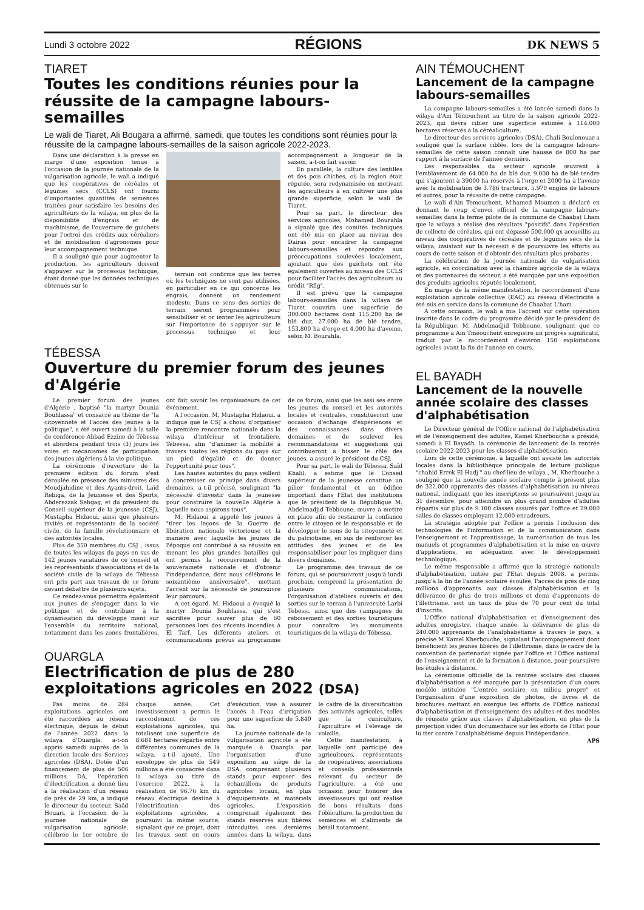Lundi 3 octobre 2022 RÉGIONS DK NEWS 5
TIARET
Toutes les conditions réunies pour la réussite de la campagne labours-semailles
Le wali de Tiaret, Ali Bougara a affirmé, samedi, que toutes les conditions sont réunies pour la réussite de la campagne labours-semailles de la saison agricole 2022-2023.
Dans une déclaration à la presse en marge d'une exposition tenue à l'occasion de la journée nationale de la vulgarisation agricole, le wali a indiqué que les coopératives de céréales et légumes secs (CCLS) ont fourni d'importantes quantités de semences traitées pour satisfaire les besoins des agriculteurs de la wilaya, en plus de la disponibilité d'engrais et de machinisme, de l'ouverture de guichets pour l'octroi des crédits aux céréaliers et de mobilisation d'agronomes pour leur accompagnement technique.
Il a souligné que pour augmenter la production, les agriculteurs doivent s'appuyer sur le processus technique, étant donné que les données techniques obtenues sur le
terrain ont confirmé que les terres où les techniques ne sont pas utilisées, en particulier en ce qui concerne les engrais, donnent un rendement modeste. Dans ce sens des sorties de terrain seront programmées pour sensibiliser et or ienter les agriculteurs sur l'importance de s'appuyer sur le processus technique et leur accompagnement à longueur de la saison, a-t-on fait savoir.
En parallèle, la culture des lentilles et des pois chiches, où la région était réputée, sera redynamisée en motivant les agriculteurs à en cultiver une plus grande superficie, selon le wali de Tiaret.
Pour sa part, le directeur des services agricoles, Mohamed Bourahla a signalé que des comités techniques ont été mis en place au niveau des Dairas pour encadrer la campagne labours-semailles et répondre aux préoccupations soulevées localement, ajoutant que des guichets ont été également ouvertes au niveau des CCLS pour faciliter l'accès des agriculteurs au crédit "Rfig".
Il est prévu que la campagne labours-semailles dans la wilaya de Tiaret couvrira une superficie de 300.000 hectares dont 115.200 ha de blé dur, 27.000 ha de blé tendre, 153.800 ha d'orge et 4.000 ha d'avoine, selon M. Bourahla.
TÉBESSA
Ouverture du premier forum des jeunes d'Algérie
Le premier forum des jeunes d'Algérie , baptisé "la martyr Dounia Bouhlassa" et consacré au thème de "la citoyenneté et l'accès des jeunes à la politique", a été ouvert samedi à la salle de conférence Abbad Ezzine de Tébessa et abordera pendant trois (3) jours les voies et mécanismes de participation des jeunes algériens à la vie politique.
La cérémonie d'ouverture de la première édition du forum s'est déroulée en présence des ministres des Moudjahidine et des Ayants-droit, Laïd Rebiga, de la Jeunesse et des Sports, Abderezzak Sebgag, et du président du Conseil supérieur de la jeunesse (CSJ), Mustapha Hidaoui, ainsi que plusieurs invités et représentants de la société civile, de la famille révolutionnaire et des autorités locales.
Plus de 350 membres du CSJ , issus de toutes les wilayas du pays en sus de 142 jeunes vacataires de ce conseil et les représentants d'associations et de la société civile de la wilaya de Tébessa ont pris part aux travaux de ce forum devant débattre de plusieurs sujets.
Ce rendez-vous permettra également aux jeunes de s'engager dans la vie politique et de contribuer à la dynamisation du développe ment sur l'ensemble du territoire national, notamment dans les zones frontalières, ont fait savoir les organisateurs de cet événement.
A l'occasion, M. Mustapha Hidaoui, a indiqué que le CSJ a choisi d'organiser la première rencontre nationale dans la wilaya d'intérieur et frontalière, Tébessa, afin "d'animer la mobilité à travers toutes les régions du pays sur un pied d'égalité et de donner l'opportunité pour tous".
Les hautes autorités du pays veillent à concrétiser ce principe dans divers domaines, a-t-il précisé, soulignant "la nécessité d'investir dans la jeunesse pour construire la nouvelle Algérie à laquelle nous aspirons tous".
M. Hidaoui a appelé les jeunes à "tirer les leçons de la Guerre de libération nationale victorieuse et la manière avec laquelle les jeunes de l'époque ont contribué à sa réussite en menant les plus grandes batailles qui ont permis la recouvrement de la souveraineté nationale et d'obtenir l'indépendance, dont nous célébrons le soixantième anniversaire", mettant l'accent sur la nécessité de poursuivre leur parcours.
A cet égard, M. Hidaoui a évoqué la martyr Dounia Bouhlassa, qui s'est sacrifiée pour sauver plus de 60 personnes lors des récents incendies à El Tarf. Les différents ateliers et communications prévus au programme de ce forum, ainsi que les assi ses entre les jeunes du conseil et les autorités locales et centrales, constitueront une occasion d'échange d'expériences et des connaissances dans divers domaines et de soulever les recommandations et suggestions qui contribueront à hisser le rôle des jeunes, a assuré le président du CSJ.
Pour sa part, le wali de Tébessa, Saïd Khalil, a estimé que le Conseil supérieur de la jeunesse constitue un pilier fondamental et un édifice important dans l'Etat des institutions que le président de la République M. Abdelmadjid Tebboune, œuvre à mettre en place afin de restaurer la confiance entre le citoyen et le responsable et de développer le sens de la citoyenneté et du patriotisme, en sus de renforcer les attitudes des jeunes et de les responsabiliser pour les impliquer dans divers domaines.
Le programme des travaux de ce forum, qui se poursuivront jusqu'à lundi prochain, comprend la présentation de plusieurs communications, l'organisation d'ateliers ouverts et des sorties sur le terrain à l'université Larbi Tebessi, ainsi que des campagnes de reboisement et des sorties touristiques pour connaître les monuments touristiques de la wilaya de Tébessa.
OUARGLA
Electrification de plus de 280 exploitations agricoles en 2022 (DSA)
Pas moins de 284 exploitations agricoles ont été raccordées au réseau électrique, depuis le début de l'année 2022 dans la wilaya d'Ouargla, a-t-on appris samedi auprès de la direction locale des Services agricoles (DSA). Dotée d'un financement de plus de 506 millions DA, l'opération d'électrification a donné lieu à la réalisation d'un réseau de près de 29 km, a indiqué le directeur du secteur, Saâd Houari, à l'occasion de la journée nationale de vulgarisation agricole, célébrée le 1er octobre de chaque année. Cet investissement a permis le raccordement de ces exploitations agricoles, qui totalisent une superficie de 8.681 hectares répartie entre différentes communes de la wilaya, a-t-il ajouté. Une enveloppe de plus de 549 millions a été consacrée dans la wilaya au titre de l'exercice 2022, à la réalisation de 96,76 km du réseau électrique destiné à l'électrification des exploitations agricoles, a poursuivi la même source, signalant que ce projet, dont les travaux sont en cours d'exécution, vise à assurer l'accès à l'eau d'irrigation pour une superficie de 5.840 ha.
La journée nationale de la vulgarisation agricole a été marquée à Ouargla par l'organisation d'une exposition au siège de la DSA, comprenant plusieurs stands pour exposer des échantillons de produits agricoles locaux, en plus d'équipements et matériels agricoles. L'exposition comprenait également des stands réservés aux filières introduites ces dernières années dans la wilaya, dans le cadre de la diversification des activités agricoles, telles que la cuniculture, l'apiculture et l'élevage de volaille.
Cette manifestation, à laquelle ont participé des agriculteurs, représentants de coopératives, associations et conseils professionnels relevant du secteur de l'agriculture, a été une occasion pour honorer des investisseurs qui ont réalisé de bons résultats dans l'oléiculture, la production de semences et d'aliments de bétail notamment.
AIN TÉMOUCHENT
Lancement de la campagne labours-semailles
La campagne labours-semailles a été lancée samedi dans la wilaya d'Ain Témouchent au titre de la saison agricole 2022-2023, qui devra cibler une superficie estimée à 114.000 hectares réservés à la céréaliculture.
Le directeur des services agricoles (DSA), Ghali Boulenouar a souligné que la surface ciblée, lors de la campagne labours-semailles de cette saison connaît une hausse de 800 ha par rapport à la surface de l'année dernière.
Les responsables du secteur agricole œuvrent à l'emblavement de 64.000 ha de blé dur, 9.000 ha de blé tendre qui s'ajoutent à 39000 ha réservés à l'orge et 2000 ha à l'avoine avec la mobilisation de 3.786 tracteurs, 5.970 engins de labours et autres, pour la réussite de cette campagne.
Le wali d'Ain Temouchent, M'hamed Moumen a déclaré en donnant le coup d'envoi officiel de la campagne labours-semailles dans la ferme pilote de la commune de Chaabat Lham que la wilaya a réalisé des résultats "positifs" dans l'opération de collecte de céréales, qui ont dépassé 500.000 qx accueillis au niveau des coopératives de céréales et de légumes secs de la wilaya, insistant sur la nécessit é de poursuivre les efforts au cours de cette saison et d'obtenir des résultats plus probants .
La célébration de la journée nationale de vulgarisation agricole, en coordination avec la chambre agricole de la wilaya et des partenaires du secteur, a été marquée par une exposition des produits agricoles réputés localement.
En marge de la même manifestation, le raccordement d'une exploitation agricole collective (EAC) au réseau d'électricité a été mis en service dans la commune de Chaabat L'ham.
A cette occasion, le wali a mis l'accent sur cette opération inscrite dans le cadre du programme décidé par le président de la République, M. Abdelmadjid Tebboune, soulignant que ce programme à Ain Tméouchent enregistre un progrès significatif, traduit par le raccordement d'environ 150 exploitations agricoles avant la fin de l'année en cours.
EL BAYADH
Lancement de la nouvelle année scolaire des classes d'alphabétisation
Le Directeur général de l'Office national de l'alphabétisation et de l'enseignement des adultes, Kamel Kherbouche a présidé, samedi à El Bayadh, la cérémonie de lancement de la rentrée scolaire 2022-2023 pour les classes d'alphabétisation.
Lors de cette cérémonie, à laquelle ont assisté les autorités locales dans la bibliothèque principale de lecture publique "chahid Errek El Hadj " au chef-lieu de wilaya , M. Kherbouche a souligné que la nouvelle année scolaire compte à présent plus de 322.000 apprenants des classes d'alphabétisation au niveau national, indiquant que les inscriptions se poursuivent jusqu'au 31 décembre, pour atteindre un plus grand nombre d'adultes répartis sur plus de 9.100 classes assurés par l'office et 29.000 salles de classes employant 12.000 encadreurs.
La stratégie adoptée par l'office a permis l'inclusion des technologies de l'information et de la communication dans l'enseignement et l'apprentissage, la numérisation de tous les manuels et programmes d'alphabétisation et la mise en œuvre d'applications, en adéquation avec le développement technologique.
Le même responsable a affirmé que la stratégie nationale d'alphabétisation, initiée par l'Etat depuis 2008, a permis, jusqu'à la fin de l'année scolaire écoulée, l'accès de près de cinq millions d'apprenants aux classes d'alphabétisation et la délivrance de plus de trois millions et demi d'apprenants de l'illettrisme, soit un taux de plus de 70 pour cent du total d'inscrits.
L'Office national d'alphabétisation et d'enseignement des adultes enregistre, chaque année, la délivrance de plus de 240.000 apprenants de l'analphabétisme à travers le pays, a précisé M Kamel Kherbouche, signalant l'accompagnement dont bénéficient les jeunes libérés de l'illettrisme, dans le cadre de la convention de partenariat signée par l'office et l'Office national de l'enseignement et de la formation à distance, pour poursuivre les études à distance.
La cérémonie officielle de la rentrée scolaire des classes d'alphabétisation a été marquée par la présentation d'un cours modèle intitulée "L'entrée scolaire en milieu propre" et l'organisation d'une exposition de photos, de livres et de brochures mettant en exergue les efforts de l'Office national d'alphabétisation et d'enseignement des adultes et des modèles de réussite grâce aux classes d'alphabétisation, en plus de la projection vidéo d'un documentaire sur les efforts de l'Etat pour lu tter contre l'analphabétisme depuis l'indépendance.
APS